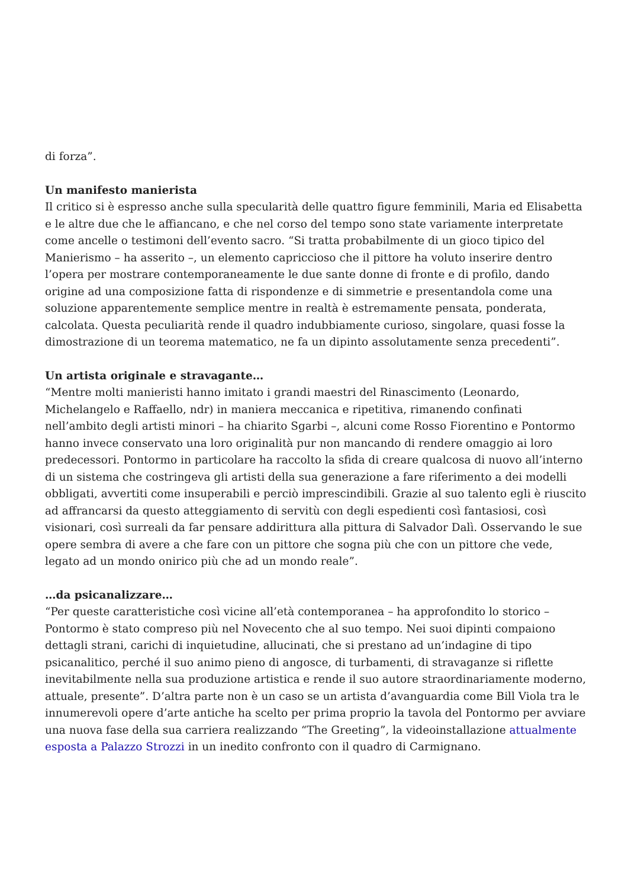di forza”.
Un manifesto manierista
Il critico si è espresso anche sulla specularità delle quattro figure femminili, Maria ed Elisabetta e le altre due che le affiancano, e che nel corso del tempo sono state variamente interpretate come ancelle o testimoni dell’evento sacro. “Si tratta probabilmente di un gioco tipico del Manierismo – ha asserito –, un elemento capriccioso che il pittore ha voluto inserire dentro l’opera per mostrare contemporaneamente le due sante donne di fronte e di profilo, dando origine ad una composizione fatta di rispondenze e di simmetrie e presentandola come una soluzione apparentemente semplice mentre in realtà è estremamente pensata, ponderata, calcolata. Questa peculiarità rende il quadro indubbiamente curioso, singolare, quasi fosse la dimostrazione di un teorema matematico, ne fa un dipinto assolutamente senza precedenti”.
Un artista originale e stravagante…
“Mentre molti manieristi hanno imitato i grandi maestri del Rinascimento (Leonardo, Michelangelo e Raffaello, ndr) in maniera meccanica e ripetitiva, rimanendo confinati nell’ambito degli artisti minori – ha chiarito Sgarbi –, alcuni come Rosso Fiorentino e Pontormo hanno invece conservato una loro originalità pur non mancando di rendere omaggio ai loro predecessori. Pontormo in particolare ha raccolto la sfida di creare qualcosa di nuovo all’interno di un sistema che costringeva gli artisti della sua generazione a fare riferimento a dei modelli obbligati, avvertiti come insuperabili e perciò imprescindibili. Grazie al suo talento egli è riuscito ad affrancarsi da questo atteggiamento di servitù con degli espedienti così fantasiosi, così visionari, così surreali da far pensare addirittura alla pittura di Salvador Dalì. Osservando le sue opere sembra di avere a che fare con un pittore che sogna più che con un pittore che vede, legato ad un mondo onirico più che ad un mondo reale”.
…da psicanalizzare…
“Per queste caratteristiche così vicine all’età contemporanea – ha approfondito lo storico – Pontormo è stato compreso più nel Novecento che al suo tempo. Nei suoi dipinti compaiono dettagli strani, carichi di inquietudine, allucinati, che si prestano ad un’indagine di tipo psicanalitico, perché il suo animo pieno di angosce, di turbamenti, di stravaganze si riflette inevitabilmente nella sua produzione artistica e rende il suo autore straordinariamente moderno, attuale, presente”. D’altra parte non è un caso se un artista d’avanguardia come Bill Viola tra le innumerevoli opere d’arte antiche ha scelto per prima proprio la tavola del Pontormo per avviare una nuova fase della sua carriera realizzando “The Greeting”, la videoinstallazione attualmente esposta a Palazzo Strozzi in un inedito confronto con il quadro di Carmignano.